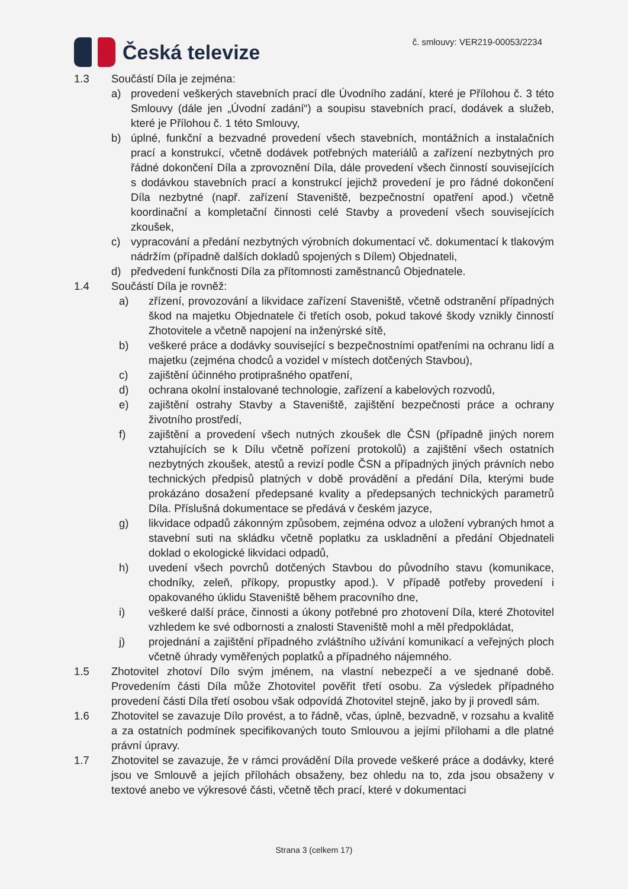Česká televize
č. smlouvy: VER219-00053/2234
1.3 Součástí Díla je zejména:
a) provedení veškerých stavebních prací dle Úvodního zadání, které je Přílohou č. 3 této Smlouvy (dále jen „Úvodní zadání“) a soupisu stavebních prací, dodávek a služeb, které je Přílohou č. 1 této Smlouvy,
b) úplné, funkční a bezvadné provedení všech stavebních, montážních a instalačních prací a konstrukcí, včetně dodávek potřebných materiálů a zařízení nezbytných pro řádné dokončení Díla a zprovoznění Díla, dále provedení všech činností souvisejících s dodávkou stavebních prací a konstrukcí jejichž provedení je pro řádné dokončení Díla nezbytné (např. zařízení Staveniště, bezpečnostní opatření apod.) včetně koordinační a kompletační činnosti celé Stavby a provedení všech souvisejících zkoušek,
c) vypracování a předání nezbytných výrobních dokumentací vč. dokumentací k tlakovým nádržím (případně dalších dokladů spojených s Dílem) Objednateli,
d) předvedení funkčnosti Díla za přítomnosti zaměstnanců Objednatele.
1.4 Součástí Díla je rovněž:
a) zřízení, provozování a likvidace zařízení Staveniště, včetně odstranění případných škod na majetku Objednatele či třetích osob, pokud takové škody vznikly činností Zhotovitele a včetně napojení na inženýrské sítě,
b) veškeré práce a dodávky související s bezpečnostními opatřeními na ochranu lidí a majetku (zejména chodců a vozidel v místech dotčených Stavbou),
c) zajištění účinného protiprašného opatření,
d) ochrana okolní instalované technologie, zařízení a kabelových rozvodů,
e) zajištění ostrahy Stavby a Staveniště, zajištění bezpečnosti práce a ochrany životního prostředí,
f) zajištění a provedení všech nutných zkoušek dle ČSN (případně jiných norem vztahujících se k Dílu včetně pořízení protokolů) a zajištění všech ostatních nezbytných zkoušek, atestů a revizí podle ČSN a případných jiných právních nebo technických předpisů platných v době provádění a předání Díla, kterými bude prokázáno dosažení předepsané kvality a předepsaných technických parametrů Díla. Příslušná dokumentace se předává v českém jazyce,
g) likvidace odpadů zákonným způsobem, zejména odvoz a uložení vybraných hmot a stavební suti na skládku včetně poplatku za uskladnění a předání Objednateli doklad o ekologické likvidaci odpadů,
h) uvedení všech povrchů dotčených Stavbou do původního stavu (komunikace, chodníky, zeleň, příkopy, propustky apod.). V případě potřeby provedení i opakovaného úklidu Staveniště během pracovního dne,
i) veškeré další práce, činnosti a úkony potřebné pro zhotovení Díla, které Zhotovitel vzhledem ke své odbornosti a znalosti Staveniště mohl a měl předpokládat,
j) projednání a zajištění případného zvláštního užívání komunikací a veřejných ploch včetně úhrady vyměřených poplatků a případného nájemného.
1.5 Zhotovitel zhotoví Dílo svým jménem, na vlastní nebezpečí a ve sjednané době. Provedením části Díla může Zhotovitel pověřit třetí osobu. Za výsledek případného provedení části Díla třetí osobou však odpovídá Zhotovitel stejně, jako by ji provedl sám.
1.6 Zhotovitel se zavazuje Dílo provést, a to řádně, včas, úplně, bezvadně, v rozsahu a kvalitě a za ostatních podmínek specifikovaných touto Smlouvou a jejími přílohami a dle platné právní úpravy.
1.7 Zhotovitel se zavazuje, že v rámci provádění Díla provede veškeré práce a dodávky, které jsou ve Smlouvě a jejích přílohách obsaženy, bez ohledu na to, zda jsou obsaženy v textové anebo ve výkresové části, včetně těch prací, které v dokumentaci
Strana 3 (celkem 17)